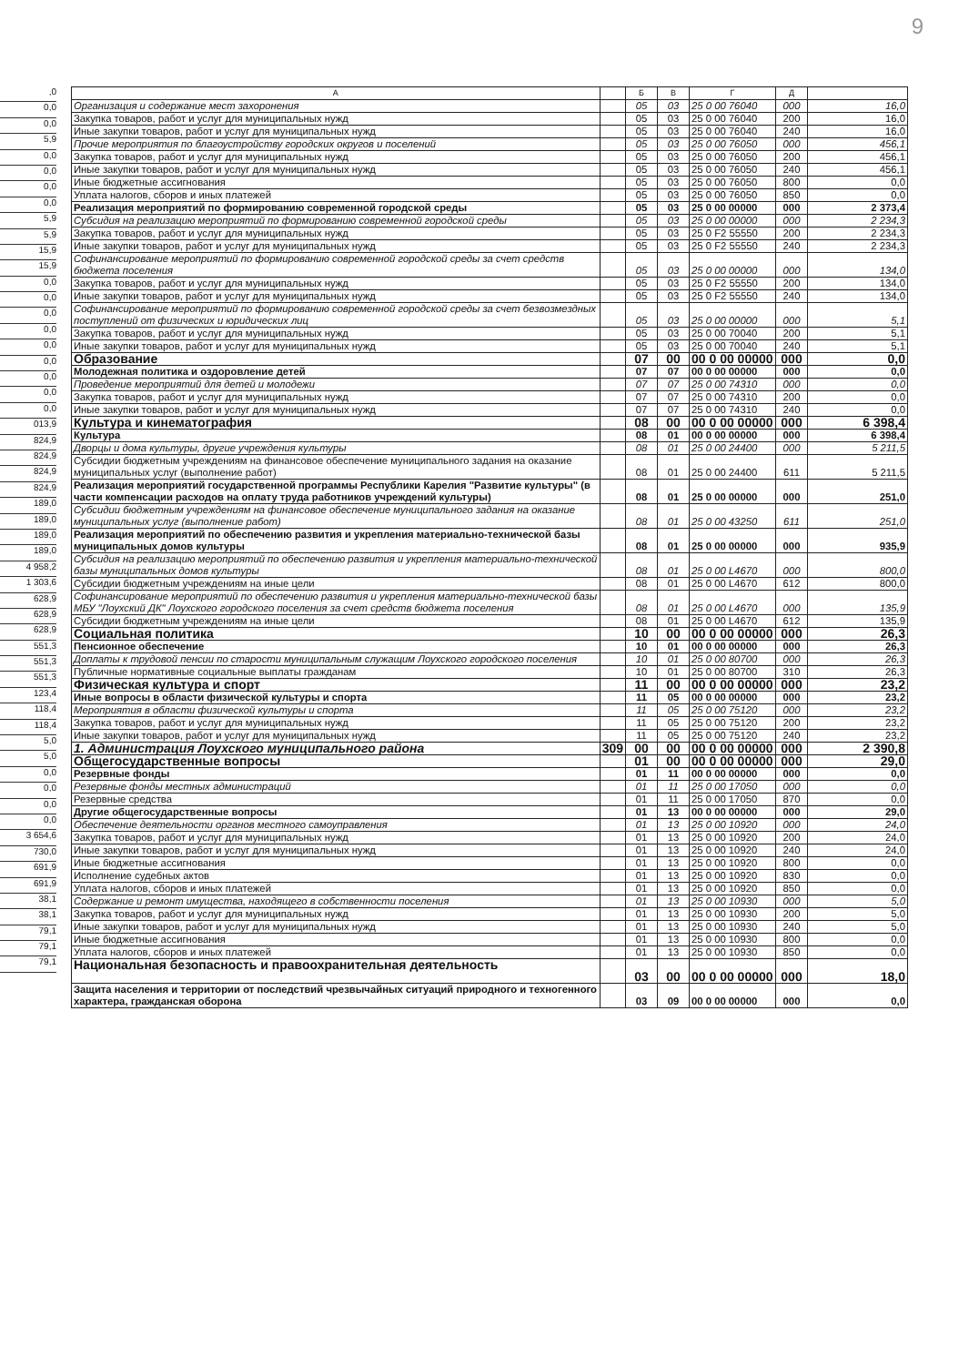9
,0
0,0
0,0
5,9
0,0
0,0
0,0
0,0
5,9
5,9
15,9
15,9
0,0
0,0
0,0
0,0
0,0
0,0
0,0
0,0
0,0
013,9
824,9
824,9
824,9
824,9
189,0
189,0
189,0
189,0
4 958,2
1 303,6
628,9
628,9
628,9
551,3
551,3
551,3
123,4
118,4
118,4
5,0
5,0
0,0
0,0
0,0
0,0
3 654,6
730,0
691,9
691,9
38,1
38,1
79,1
79,1
79,1
| А | | Б | В | Г | Д | |
| --- | --- | --- | --- | --- | --- | --- |
| Организация и содержание мест захоронения | | 05 | 03 | 25 0 00 76040 | 000 | 16,0 |
| Закупка товаров, работ и услуг для муниципальных нужд | | 05 | 03 | 25 0 00 76040 | 200 | 16,0 |
| Иные закупки товаров, работ и услуг для муниципальных нужд | | 05 | 03 | 25 0 00 76040 | 240 | 16,0 |
| Прочие мероприятия по благоустройству городских округов и поселений | | 05 | 03 | 25 0 00 76050 | 000 | 456,1 |
| Закупка товаров, работ и услуг для муниципальных нужд | | 05 | 03 | 25 0 00 76050 | 200 | 456,1 |
| Иные закупки товаров, работ и услуг для муниципальных нужд | | 05 | 03 | 25 0 00 76050 | 240 | 456,1 |
| Иные бюджетные ассигнования | | 05 | 03 | 25 0 00 76050 | 800 | 0,0 |
| Уплата налогов, сборов и иных платежей | | 05 | 03 | 25 0 00 76050 | 850 | 0,0 |
| Реализация мероприятий по формированию современной городской среды | | 05 | 03 | 25 0 00 00000 | 000 | 2 373,4 |
| Субсидия на реализацию мероприятий по формированию современной городской среды | | 05 | 03 | 25 0 00 00000 | 000 | 2 234,3 |
| Закупка товаров, работ и услуг для муниципальных нужд | | 05 | 03 | 25 0 F2 55550 | 200 | 2 234,3 |
| Иные закупки товаров, работ и услуг для муниципальных нужд | | 05 | 03 | 25 0 F2 55550 | 240 | 2 234,3 |
| Софинансирование мероприятий по формированию современной городской среды за счет средств бюджета поселения | | 05 | 03 | 25 0 00 00000 | 000 | 134,0 |
| Закупка товаров, работ и услуг для муниципальных нужд | | 05 | 03 | 25 0 F2 55550 | 200 | 134,0 |
| Иные закупки товаров, работ и услуг для муниципальных нужд | | 05 | 03 | 25 0 F2 55550 | 240 | 134,0 |
| Софинансирование мероприятий по формированию современной городской среды за счет безвозмездных поступлений от физических и юридических лиц | | 05 | 03 | 25 0 00 00000 | 000 | 5,1 |
| Закупка товаров, работ и услуг для муниципальных нужд | | 05 | 03 | 25 0 00 70040 | 200 | 5,1 |
| Иные закупки товаров, работ и услуг для муниципальных нужд | | 05 | 03 | 25 0 00 70040 | 240 | 5,1 |
| Образование | | 07 | 00 | 00 0 00 00000 | 000 | 0,0 |
| Молодежная политика и оздоровление детей | | 07 | 07 | 00 0 00 00000 | 000 | 0,0 |
| Проведение мероприятий для детей и молодежи | | 07 | 07 | 25 0 00 74310 | 000 | 0,0 |
| Закупка товаров, работ и услуг для муниципальных нужд | | 07 | 07 | 25 0 00 74310 | 200 | 0,0 |
| Иные закупки товаров, работ и услуг для муниципальных нужд | | 07 | 07 | 25 0 00 74310 | 240 | 0,0 |
| Культура и кинематография | | 08 | 00 | 00 0 00 00000 | 000 | 6 398,4 |
| Культура | | 08 | 01 | 00 0 00 00000 | 000 | 6 398,4 |
| Дворцы и дома культуры, другие учреждения культуры | | 08 | 01 | 25 0 00 24400 | 000 | 5 211,5 |
| Субсидии бюджетным учреждениям на финансовое обеспечение муниципального задания на оказание муниципальных услуг (выполнение работ) | | 08 | 01 | 25 0 00 24400 | 611 | 5 211,5 |
| Реализация мероприятий государственной программы Республики Карелия "Развитие культуры" (в части компенсации расходов на оплату труда работников учреждений культуры) | | 08 | 01 | 25 0 00 00000 | 000 | 251,0 |
| Субсидии бюджетным учреждениям на финансовое обеспечение муниципального задания на оказание муниципальных услуг (выполнение работ) | | 08 | 01 | 25 0 00 43250 | 611 | 251,0 |
| Реализация мероприятий по обеспечению развития и укрепления материально-технической базы муниципальных домов культуры | | 08 | 01 | 25 0 00 00000 | 000 | 935,9 |
| Субсидия на реализацию мероприятий по обеспечению развития и укрепления материально-технической базы муниципальных домов культуры | | 08 | 01 | 25 0 00 L4670 | 000 | 800,0 |
| Субсидии бюджетным учреждениям на иные цели | | 08 | 01 | 25 0 00 L4670 | 612 | 800,0 |
| Софинансирование мероприятий по обеспечению развития и укрепления материально-технической базы МБУ "Лоухский ДК" Лоухского городского поселения за счет средств бюджета поселения | | 08 | 01 | 25 0 00 L4670 | 000 | 135,9 |
| Субсидии бюджетным учреждениям на иные цели | | 08 | 01 | 25 0 00 L4670 | 612 | 135,9 |
| Социальная политика | | 10 | 00 | 00 0 00 00000 | 000 | 26,3 |
| Пенсионное обеспечение | | 10 | 01 | 00 0 00 00000 | 000 | 26,3 |
| Доплаты к трудовой пенсии по старости муниципальным служащим Лоухского городского поселения | | 10 | 01 | 25 0 00 80700 | 000 | 26,3 |
| Публичные нормативные социальные выплаты гражданам | | 10 | 01 | 25 0 00 80700 | 310 | 26,3 |
| Физическая культура и спорт | | 11 | 00 | 00 0 00 00000 | 000 | 23,2 |
| Иные вопросы в области физической культуры и спорта | | 11 | 05 | 00 0 00 00000 | 000 | 23,2 |
| Мероприятия в области физической культуры и спорта | | 11 | 05 | 25 0 00 75120 | 000 | 23,2 |
| Закупка товаров, работ и услуг для муниципальных нужд | | 11 | 05 | 25 0 00 75120 | 200 | 23,2 |
| Иные закупки товаров, работ и услуг для муниципальных нужд | | 11 | 05 | 25 0 00 75120 | 240 | 23,2 |
| 1. Администрация Лоухского муниципального района | 309 | 00 | 00 | 00 0 00 00000 | 000 | 2 390,8 |
| Общегосударственные вопросы | | 01 | 00 | 00 0 00 00000 | 000 | 29,0 |
| Резервные фонды | | 01 | 11 | 00 0 00 00000 | 000 | 0,0 |
| Резервные фонды местных администраций | | 01 | 11 | 25 0 00 17050 | 000 | 0,0 |
| Резервные средства | | 01 | 11 | 25 0 00 17050 | 870 | 0,0 |
| Другие общегосударственные вопросы | | 01 | 13 | 00 0 00 00000 | 000 | 29,0 |
| Обеспечение деятельности органов местного самоуправления | | 01 | 13 | 25 0 00 10920 | 000 | 24,0 |
| Закупка товаров, работ и услуг для муниципальных нужд | | 01 | 13 | 25 0 00 10920 | 200 | 24,0 |
| Иные закупки товаров, работ и услуг для муниципальных нужд | | 01 | 13 | 25 0 00 10920 | 240 | 24,0 |
| Иные бюджетные ассигнования | | 01 | 13 | 25 0 00 10920 | 800 | 0,0 |
| Исполнение судебных актов | | 01 | 13 | 25 0 00 10920 | 830 | 0,0 |
| Уплата налогов, сборов и иных платежей | | 01 | 13 | 25 0 00 10920 | 850 | 0,0 |
| Содержание и ремонт имущества, находящего в собственности поселения | | 01 | 13 | 25 0 00 10930 | 000 | 5,0 |
| Закупка товаров, работ и услуг для муниципальных нужд | | 01 | 13 | 25 0 00 10930 | 200 | 5,0 |
| Иные закупки товаров, работ и услуг для муниципальных нужд | | 01 | 13 | 25 0 00 10930 | 240 | 5,0 |
| Иные бюджетные ассигнования | | 01 | 13 | 25 0 00 10930 | 800 | 0,0 |
| Уплата налогов, сборов и иных платежей | | 01 | 13 | 25 0 00 10930 | 850 | 0,0 |
| Национальная безопасность и правоохранительная деятельность | | 03 | 00 | 00 0 00 00000 | 000 | 18,0 |
| Защита населения и территории от последствий чрезвычайных ситуаций природного и техногенного характера, гражданская оборона | | 03 | 09 | 00 0 00 00000 | 000 | 0,0 |